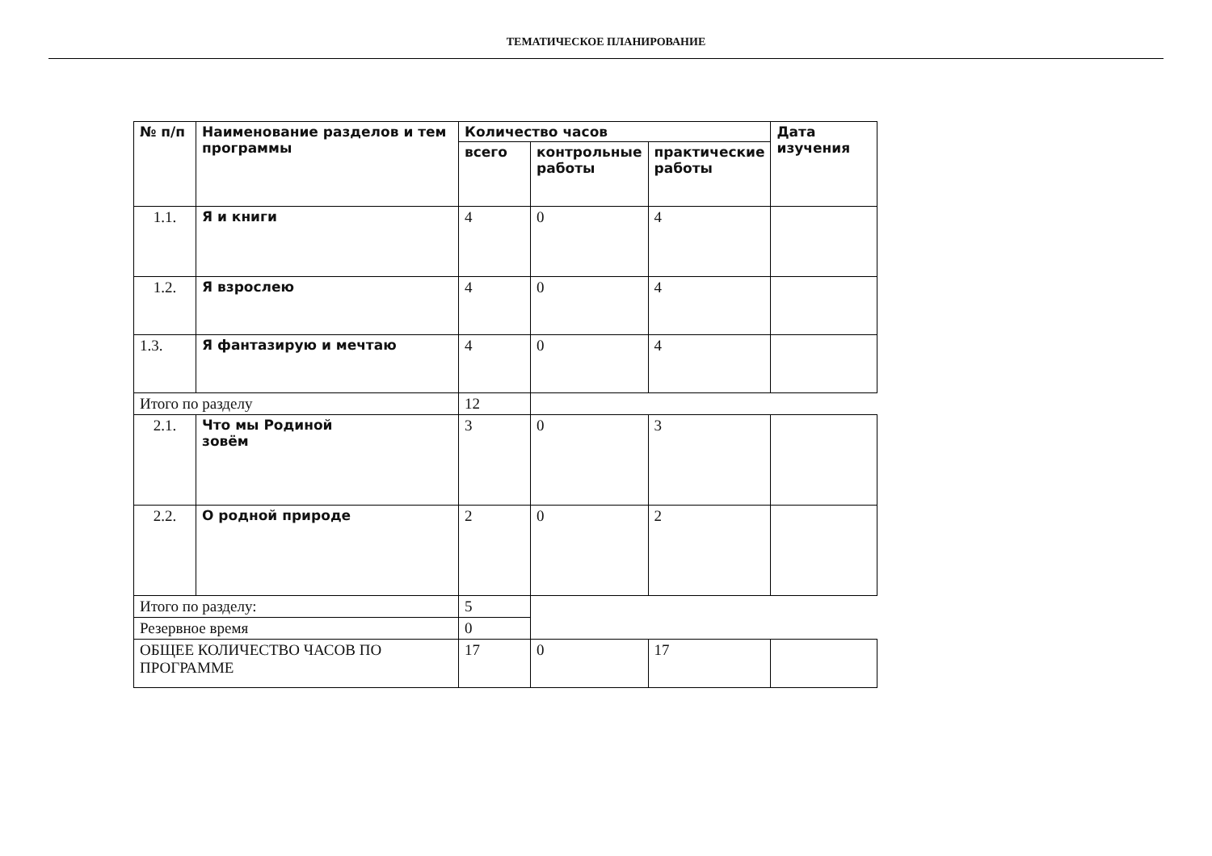ТЕМАТИЧЕСКОЕ ПЛАНИРОВАНИЕ
| № п/п | Наименование разделов и тем программы | Количество часов | | | Дата изучения |
| --- | --- | --- | --- | --- | --- |
| | | всего | контрольные работы | практические работы | |
| 1.1. | Я и книги | 4 | 0 | 4 | |
| 1.2. | Я взрослею | 4 | 0 | 4 | |
| 1.3. | Я фантазирую и мечтаю | 4 | 0 | 4 | |
| Итого по разделу | | 12 | | | |
| 2.1. | Что мы Родиной зовём | 3 | 0 | 3 | |
| 2.2. | О родной природе | 2 | 0 | 2 | |
| Итого по разделу: | | 5 | | | |
| Резервное время | | 0 | | | |
| ОБЩЕЕ КОЛИЧЕСТВО ЧАСОВ ПО ПРОГРАММЕ | | 17 | 0 | 17 | |